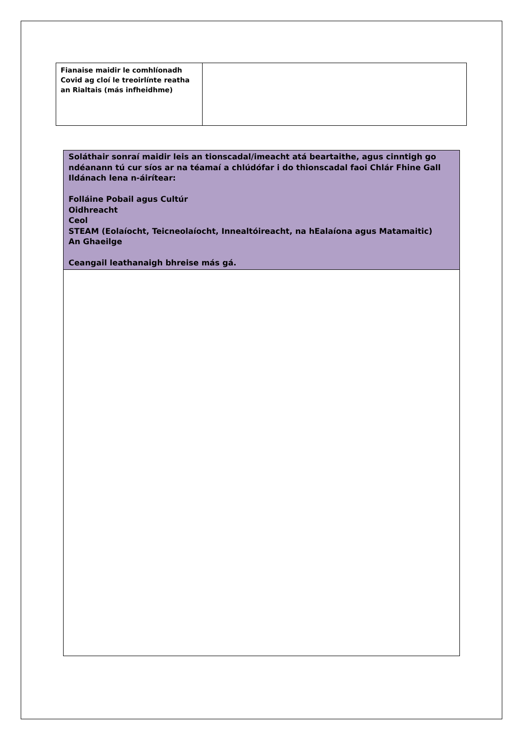| Fianaise maidir le comhlíonadh Covid ag cloí le treoirlínte reatha an Rialtais (más infheidhme) | |
| Soláthair sonraí maidir leis an tionscadal/imeacht atá beartaithe, agus cinntigh go ndéanann tú cur síos ar na téamaí a chlúdófar i do thionscadal faoi Chlár Fhine Gall Ildánach lena n-áirítear: Folláine Pobail agus Cultúr Oidhreacht Ceol STEAM (Eolaíocht, Teicneolaíocht, Innealtóireacht, na hEalaíona agus Matamaitic) An Ghaeilge Ceangail leathanaigh bhreise más gá. |